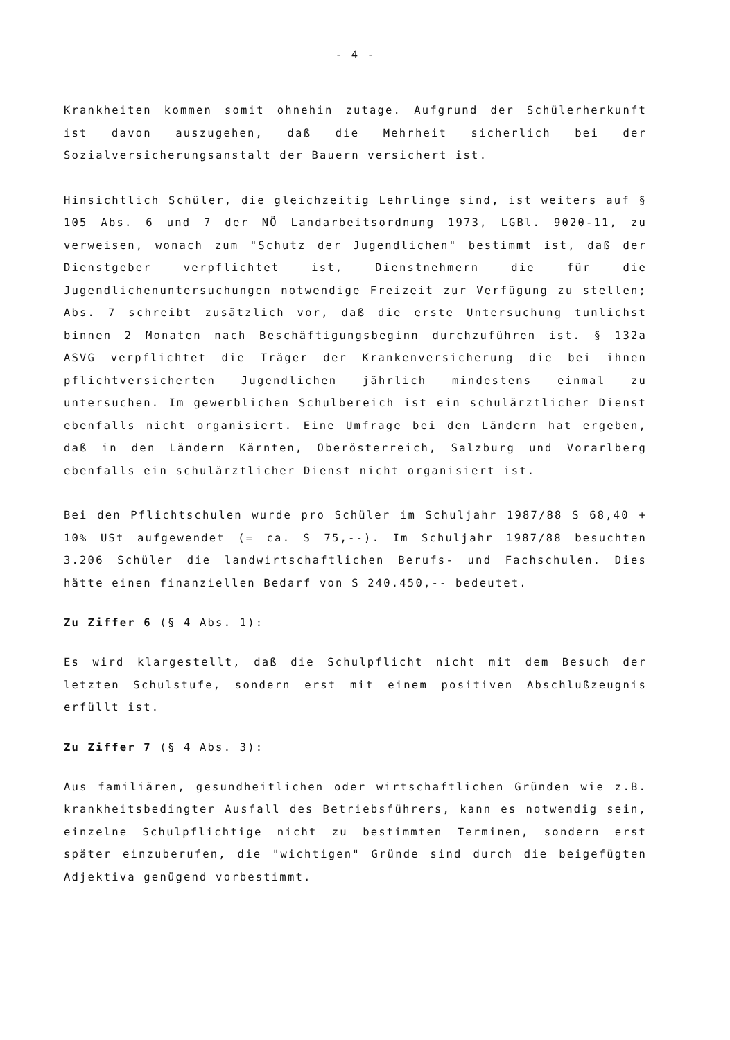- 4 -
Krankheiten kommen somit ohnehin zutage. Aufgrund der Schülerherkunft ist davon auszugehen, daß die Mehrheit sicherlich bei der Sozialversicherungsanstalt der Bauern versichert ist.
Hinsichtlich Schüler, die gleichzeitig Lehrlinge sind, ist weiters auf § 105 Abs. 6 und 7 der NÖ Landarbeitsordnung 1973, LGBl. 9020-11, zu verweisen, wonach zum "Schutz der Jugendlichen" bestimmt ist, daß der Dienstgeber verpflichtet ist, Dienstnehmern die für die Jugendlichenuntersuchungen notwendige Freizeit zur Verfügung zu stellen; Abs. 7 schreibt zusätzlich vor, daß die erste Untersuchung tunlichst binnen 2 Monaten nach Beschäftigungsbeginn durchzuführen ist. § 132a ASVG verpflichtet die Träger der Krankenversicherung die bei ihnen pflichtversicherten Jugendlichen jährlich mindestens einmal zu untersuchen. Im gewerblichen Schulbereich ist ein schulärztlicher Dienst ebenfalls nicht organisiert. Eine Umfrage bei den Ländern hat ergeben, daß in den Ländern Kärnten, Oberösterreich, Salzburg und Vorarlberg ebenfalls ein schulärztlicher Dienst nicht organisiert ist.
Bei den Pflichtschulen wurde pro Schüler im Schuljahr 1987/88 S 68,40 + 10% USt aufgewendet (= ca. S 75,--). Im Schuljahr 1987/88 besuchten 3.206 Schüler die landwirtschaftlichen Berufs- und Fachschulen. Dies hätte einen finanziellen Bedarf von S 240.450,-- bedeutet.
Zu Ziffer 6 (§ 4 Abs. 1):
Es wird klargestellt, daß die Schulpflicht nicht mit dem Besuch der letzten Schulstufe, sondern erst mit einem positiven Abschlußzeugnis erfüllt ist.
Zu Ziffer 7 (§ 4 Abs. 3):
Aus familiären, gesundheitlichen oder wirtschaftlichen Gründen wie z.B. krankheitsbedingter Ausfall des Betriebsführers, kann es notwendig sein, einzelne Schulpflichtige nicht zu bestimmten Terminen, sondern erst später einzuberufen, die "wichtigen" Gründe sind durch die beigefügten Adjektiva genügend vorbestimmt.